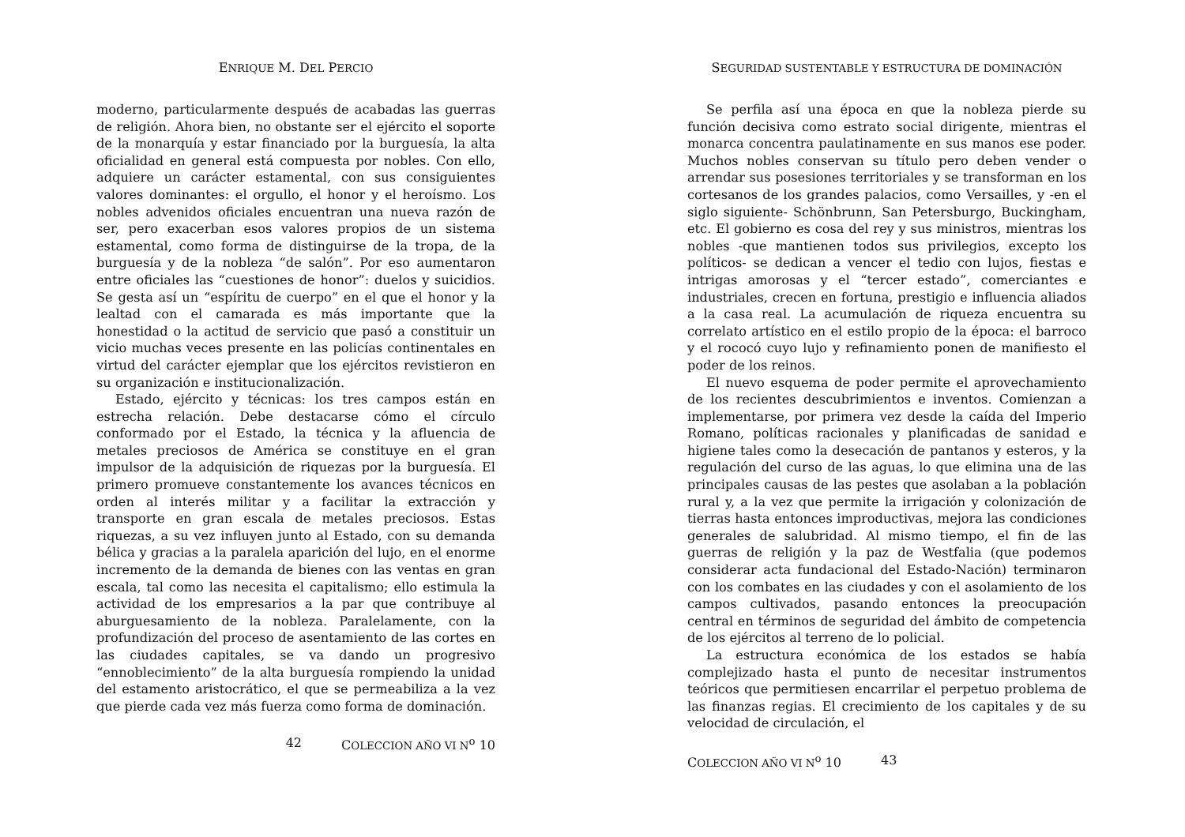ENRIQUE M. DEL PERCIO
moderno, particularmente después de acabadas las guerras de religión. Ahora bien, no obstante ser el ejército el soporte de la monarquía y estar financiado por la burguesía, la alta oficialidad en general está compuesta por nobles. Con ello, adquiere un carácter estamental, con sus consiguientes valores dominantes: el orgullo, el honor y el heroísmo. Los nobles advenidos oficiales encuentran una nueva razón de ser, pero exacerban esos valores propios de un sistema estamental, como forma de distinguirse de la tropa, de la burguesía y de la nobleza “de salón”. Por eso aumentaron entre oficiales las “cuestiones de honor”: duelos y suicidios. Se gesta así un “espíritu de cuerpo” en el que el honor y la lealtad con el camarada es más importante que la honestidad o la actitud de servicio que pasó a constituir un vicio muchas veces presente en las policías continentales en virtud del carácter ejemplar que los ejércitos revistieron en su organización e institucionalización.
Estado, ejército y técnicas: los tres campos están en estrecha relación. Debe destacarse cómo el círculo conformado por el Estado, la técnica y la afluencia de metales preciosos de América se constituye en el gran impulsor de la adquisición de riquezas por la burguesía. El primero promueve constantemente los avances técnicos en orden al interés militar y a facilitar la extracción y transporte en gran escala de metales preciosos. Estas riquezas, a su vez influyen junto al Estado, con su demanda bélica y gracias a la paralela aparición del lujo, en el enorme incremento de la demanda de bienes con las ventas en gran escala, tal como las necesita el capitalismo; ello estimula la actividad de los empresarios a la par que contribuye al aburguesamiento de la nobleza. Paralelamente, con la profundización del proceso de asentamiento de las cortes en las ciudades capitales, se va dando un progresivo “ennoblecimiento” de la alta burguesía rompiendo la unidad del estamento aristocrático, el que se permeabiliza a la vez que pierde cada vez más fuerza como forma de dominación.
42 COLECCION AÑO VI N<sup>o</sup> 10
SEGURIDAD SUSTENTABLE Y ESTRUCTURA DE DOMINACIÓN
Se perfila así una época en que la nobleza pierde su función decisiva como estrato social dirigente, mientras el monarca concentra paulatinamente en sus manos ese poder. Muchos nobles conservan su título pero deben vender o arrendar sus posesiones territoriales y se transforman en los cortesanos de los grandes palacios, como Versailles, y -en el siglo siguiente- Schönbrunn, San Petersburgo, Buckingham, etc. El gobierno es cosa del rey y sus ministros, mientras los nobles -que mantienen todos sus privilegios, excepto los políticos- se dedican a vencer el tedio con lujos, fiestas e intrigas amorosas y el “tercer estado”, comerciantes e industriales, crecen en fortuna, prestigio e influencia aliados a la casa real. La acumulación de riqueza encuentra su correlato artístico en el estilo propio de la época: el barroco y el rococó cuyo lujo y refinamiento ponen de manifiesto el poder de los reinos.
El nuevo esquema de poder permite el aprovechamiento de los recientes descubrimientos e inventos. Comienzan a implementarse, por primera vez desde la caída del Imperio Romano, políticas racionales y planificadas de sanidad e higiene tales como la desecación de pantanos y esteros, y la regulación del curso de las aguas, lo que elimina una de las principales causas de las pestes que asolaban a la población rural y, a la vez que permite la irrigación y colonización de tierras hasta entonces improductivas, mejora las condiciones generales de salubridad. Al mismo tiempo, el fin de las guerras de religión y la paz de Westfalia (que podemos considerar acta fundacional del Estado-Nación) terminaron con los combates en las ciudades y con el asolamiento de los campos cultivados, pasando entonces la preocupación central en términos de seguridad del ámbito de competencia de los ejércitos al terreno de lo policial.
La estructura económica de los estados se había complejizado hasta el punto de necesitar instrumentos teóricos que permitiesen encarrilar el perpetuo problema de las finanzas regias. El crecimiento de los capitales y de su velocidad de circulación, el
COLECCION AÑO VI N<sup>o</sup> 10 43